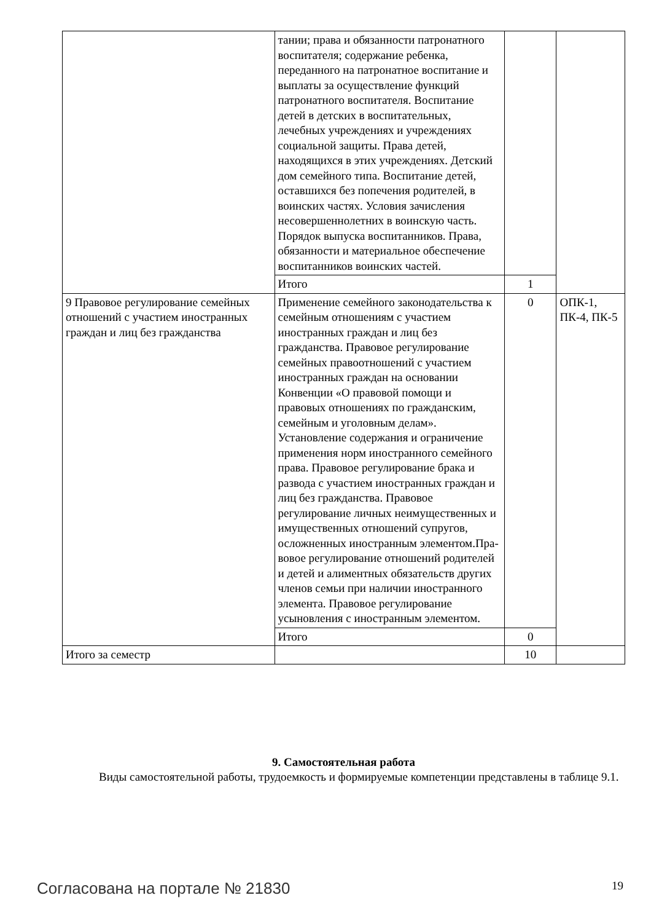| | тании; права и обязанности патронат­ного воспитателя; содержание ребенка, переданного на патронатное воспита­ние и выплаты за осуществление функ­ций патронатного воспитателя. Воспи­тание детей в детских в воспитатель­ных, лечебных учреждениях и учре­ждениях социальной защиты. Права детей, находящихся в этих учреждени­ях. Детский дом семейного типа. Вос­питание детей, оставшихся без попече­ния родителей, в воинских частях. Условия зачисления несовершеннолет­них в воинскую часть. Порядок выпус­ка воспитанников. Права, обязанности и материальное обеспечение воспитан­ников воинских частей. | | |
| | Итого | 1 | |
| 9 Правовое регулирование семейных отношений с участием иностранных граждан и лиц без гражданства | Применение семейного законодатель­ства к семейным отношениям с участи­ем иностранных граждан и лиц без гражданства. Правовое регулирование семейных правоотношений с участием иностранных граждан на основании Конвенции «О правовой помощи и правовых отношениях по гра­жданским, семейным и уголовным де­лам». Установление содержания и ограничение применения норм ино­странного семейного права. Правовое регулирование брака и развода с уча­стием иностранных граждан и лиц без гражданства. Правовое регулирование личных неимущественных и имуще­ственных отношений супругов, ослож­ненных иностранным элементом.Пра­вовое регулирование отношений роди­телей и детей и алиментных обяза­тельств других членов семьи при на­личии иностранного элемента. Право­вое регулирование усыновления с ино­странным элементом. | 0 | ОПК-1, ПК-4, ПК-5 |
| | Итого | 0 | |
| Итого за семестр | | 10 | |
9. Самостоятельная работа
Виды самостоятельной работы, трудоемкость и формируемые компетенции представлены в таблице 9.1.
Согласована на портале № 21830 19